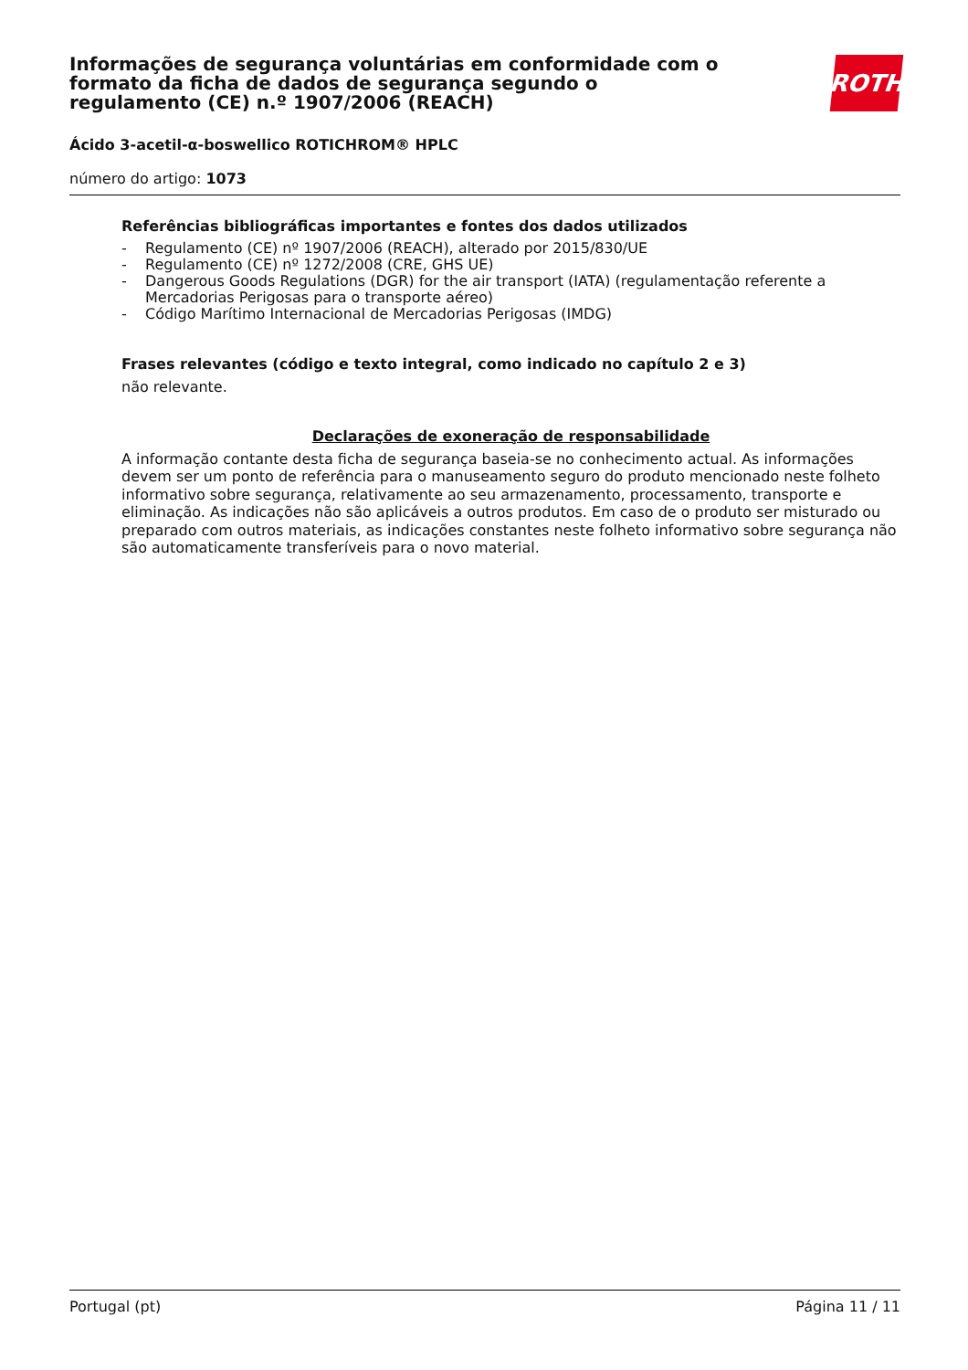Informações de segurança voluntárias em conformidade com o formato da ficha de dados de segurança segundo o regulamento (CE) n.º 1907/2006 (REACH)
ROTH
Ácido 3-acetil-α-boswellico ROTICHROM® HPLC
número do artigo: 1073
Referências bibliográficas importantes e fontes dos dados utilizados
- Regulamento (CE) nº 1907/2006 (REACH), alterado por 2015/830/UE
- Regulamento (CE) nº 1272/2008 (CRE, GHS UE)
- Dangerous Goods Regulations (DGR) for the air transport (IATA) (regulamentação referente a Mercadorias Perigosas para o transporte aéreo)
- Código Marítimo Internacional de Mercadorias Perigosas (IMDG)
Frases relevantes (código e texto integral, como indicado no capítulo 2 e 3)
não relevante.
Declarações de exoneração de responsabilidade
A informação contante desta ficha de segurança baseia-se no conhecimento actual. As informações devem ser um ponto de referência para o manuseamento seguro do produto mencionado neste folheto informativo sobre segurança, relativamente ao seu armazenamento, processamento, transporte e eliminação. As indicações não são aplicáveis a outros produtos. Em caso de o produto ser misturado ou preparado com outros materiais, as indicações constantes neste folheto informativo sobre segurança não são automaticamente transferíveis para o novo material.
Portugal (pt) Página 11 / 11